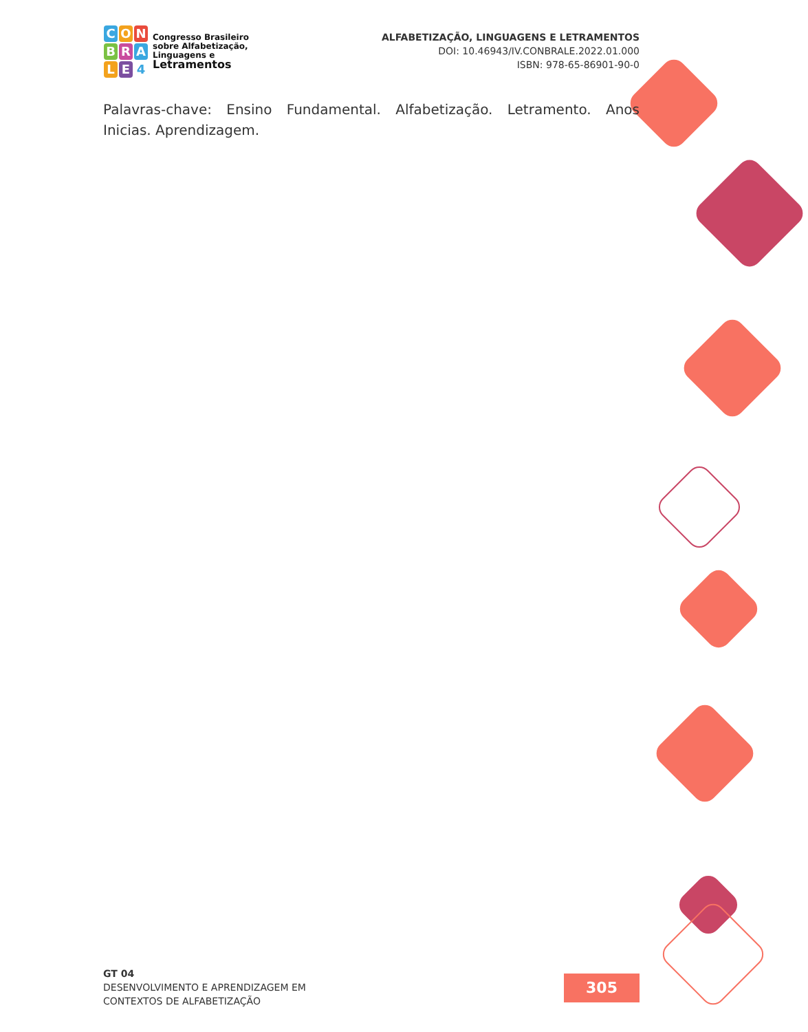C O N
B R A
L E 4
Congresso Brasileiro
sobre Alfabetização,
Linguagens e
Letramentos
ALFABETIZAÇÃO, LINGUAGENS E LETRAMENTOS
DOI: 10.46943/IV.CONBRALE.2022.01.000
ISBN: 978-65-86901-90-0
Palavras-chave: Ensino Fundamental. Alfabetização. Letramento. Anos Inicias. Aprendizagem.
GT 04
DESENVOLVIMENTO E APRENDIZAGEM EM
CONTEXTOS DE ALFABETIZAÇÃO
305